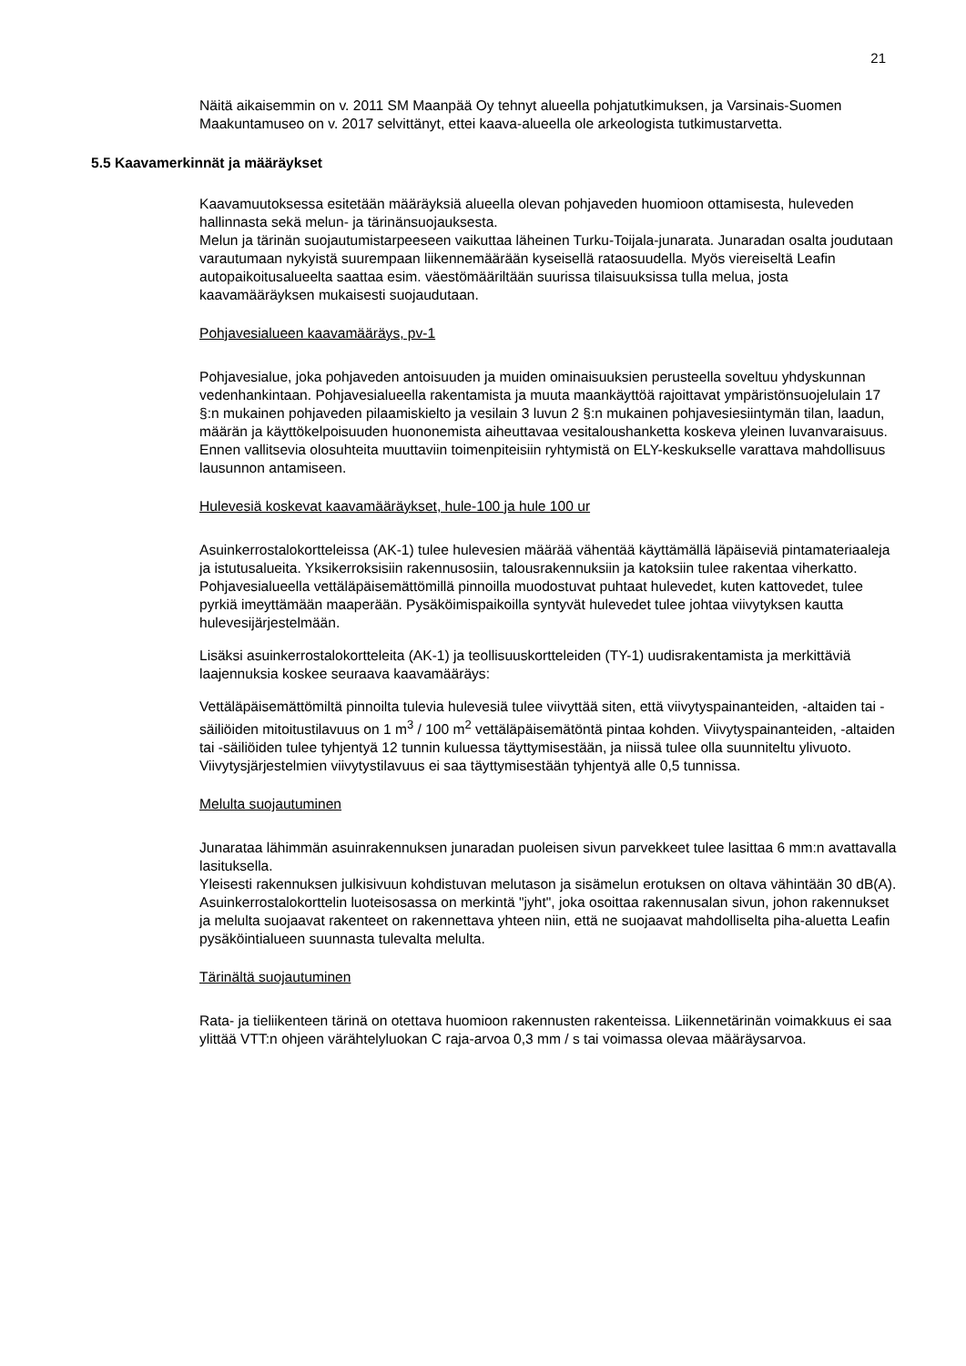21
Näitä aikaisemmin on v. 2011 SM Maanpää Oy tehnyt alueella pohjatutkimuksen, ja Varsinais-Suomen Maakuntamuseo on v. 2017 selvittänyt, ettei kaava-alueella ole arkeologista tutkimustarvetta.
5.5 Kaavamerkinnät ja määräykset
Kaavamuutoksessa esitetään määräyksiä alueella olevan pohjaveden huomioon ottamisesta, huleveden hallinnasta sekä melun- ja tärinänsuojauksesta.
Melun ja tärinän suojautumistarpeeseen vaikuttaa läheinen Turku-Toijala-junarata. Junaradan osalta joudutaan varautumaan nykyistä suurempaan liikennemäärään kyseisellä rataosuudella. Myös viereiseltä Leafin autopaikoitusalueelta saattaa esim. väestömääriltään suurissa tilaisuuksissa tulla melua, josta kaavamääräyksen mukaisesti suojaudutaan.
Pohjavesialueen kaavamääräys, pv-1
Pohjavesialue, joka pohjaveden antoisuuden ja muiden ominaisuuksien perusteella soveltuu yhdyskunnan vedenhankintaan. Pohjavesialueella rakentamista ja muuta maankäyttöä rajoittavat ympäristönsuojelulain 17 §:n mukainen pohjaveden pilaamiskielto ja vesilain 3 luvun 2 §:n mukainen pohjavesiesiintymän tilan, laadun, määrän ja käyttökelpoisuuden huononemista aiheuttavaa vesitaloushanketta koskeva yleinen luvanvaraisuus. Ennen vallitsevia olosuhteita muuttaviin toimenpiteisiin ryhtymistä on ELY-keskukselle varattava mahdollisuus lausunnon antamiseen.
Hulevesiä koskevat kaavamääräykset, hule-100 ja hule 100 ur
Asuinkerrostalokortteleissa (AK-1) tulee hulevesien määrää vähentää käyttämällä läpäiseviä pintamateriaaleja ja istutusalueita. Yksikerroksisiin rakennusosiin, talousrakennuksiin ja katoksiin tulee rakentaa viherkatto. Pohjavesialueella vettäläpäisemättömillä pinnoilla muodostuvat puhtaat hulevedet, kuten kattovedet, tulee pyrkiä imeyttämään maaperään. Pysäköimispaikoilla syntyvät hulevedet tulee johtaa viivytyksen kautta hulevesijärjestelmään.
Lisäksi asuinkerrostalokortteleita (AK-1) ja teollisuuskortteleiden (TY-1) uudisrakentamista ja merkittäviä laajennuksia koskee seuraava kaavamääräys:
Vettäläpäisemättömiltä pinnoilta tulevia hulevesiä tulee viivyttää siten, että viivytyspainanteiden, -altaiden tai -säiliöiden mitoitustilavuus on 1 m<sup>3</sup> / 100 m<sup>2</sup> vettäläpäisemätöntä pintaa kohden. Viivytyspainanteiden, -altaiden tai -säiliöiden tulee tyhjentyä 12 tunnin kuluessa täyttymisestään, ja niissä tulee olla suunniteltu ylivuoto. Viivytysjärjestelmien viivytystilavuus ei saa täyttymisestään tyhjentyä alle 0,5 tunnissa.
Melulta suojautuminen
Junarataa lähimmän asuinrakennuksen junaradan puoleisen sivun parvekkeet tulee lasittaa 6 mm:n avattavalla lasituksella.
Yleisesti rakennuksen julkisivuun kohdistuvan melutason ja sisämelun erotuksen on oltava vähintään 30 dB(A).
Asuinkerrostalokorttelin luoteisosassa on merkintä "jyht", joka osoittaa rakennusalan sivun, johon rakennukset ja melulta suojaavat rakenteet on rakennettava yhteen niin, että ne suojaavat mahdolliselta piha-aluetta Leafin pysäköintialueen suunnasta tulevalta melulta.
Tärinältä suojautuminen
Rata- ja tieliikenteen tärinä on otettava huomioon rakennusten rakenteissa. Liikennetärinän voimakkuus ei saa ylittää VTT:n ohjeen värähtelyluokan C raja-arvoa 0,3 mm / s tai voimassa olevaa määräysarvoa.